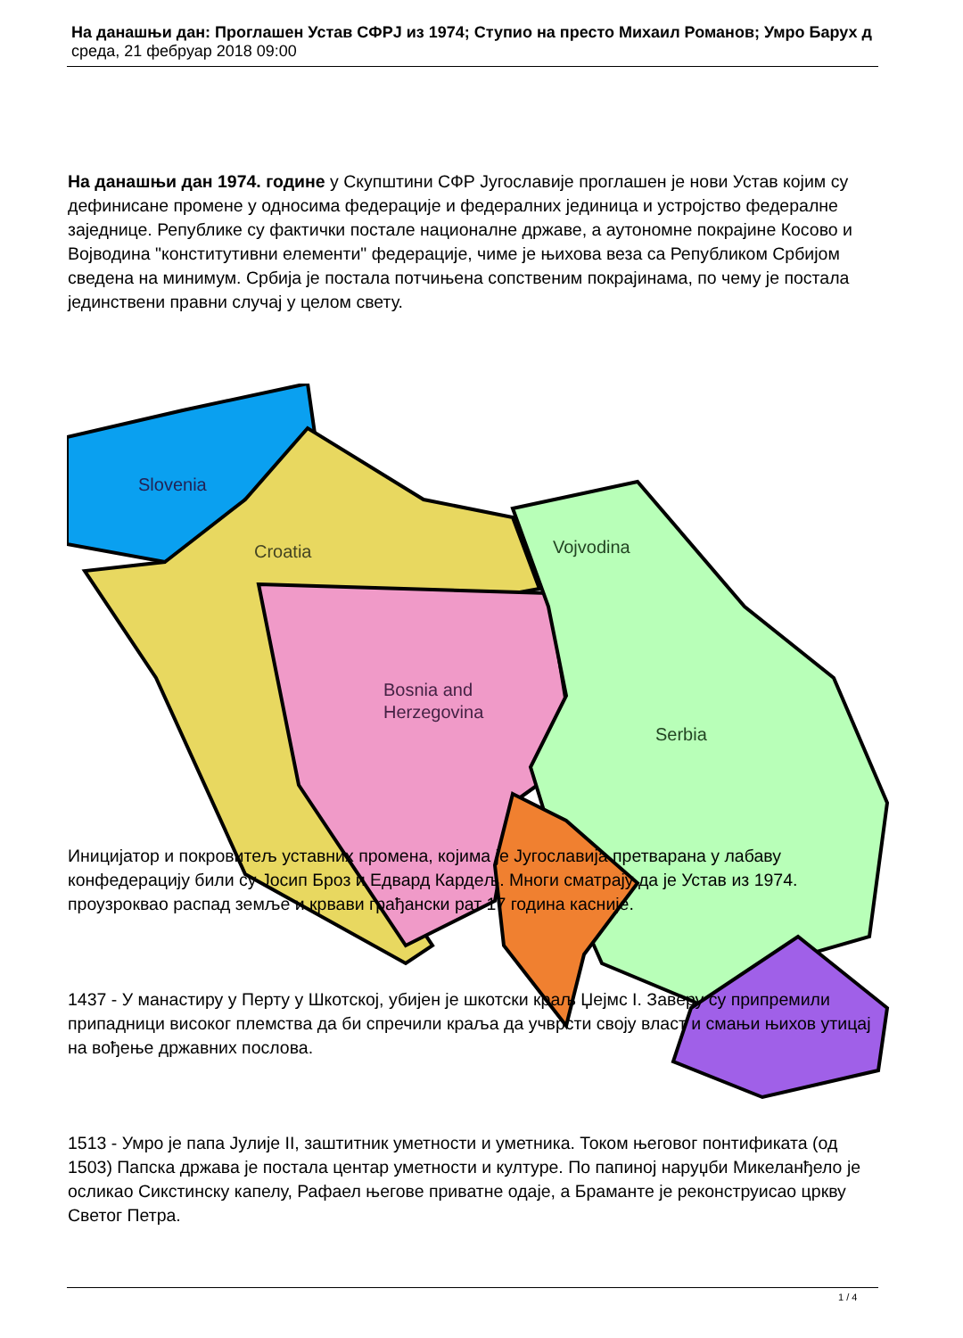На данашњи дан: Проглашен Устав СФРЈ из 1974; Ступио на престо Михаил Романов; Умро Барух д
среда, 21 фебруар 2018 09:00
Slovenia
Croatia
Vojvodina
Bosnia and
Herzegovina
Serbia
На данашњи дан 1974. године у Скупштини СФР Југославије проглашен је нови Устав којим су дефинисане промене у односима федерације и федералних јединица и устројство федералне заједнице. Републике су фактички постале националне државе, а аутономне покрајине Косово и Војводина "конститутивни елементи" федерације, чиме је њихова веза са Републиком Србијом сведена на минимум. Србија је постала потчињена сопственим покрајинама, по чему је постала јединствени правни случај у целом свету.
Иницијатор и покровитељ уставних промена, којима је Југославија претварана у лабаву конфедерацију били су Јосип Броз и Едвард Кардељ. Многи сматрају да је Устав из 1974. проузроквао распад земље и крвави грађански рат 17 година касније.
1437 - У манастиру у Перту у Шкотској, убијен је шкотски краљ Џејмс I. Заверу су припремили припадници високог племства да би спречили краља да учврсти своју власт и смањи њихов утицај на вођење државних послова.
1513 - Умро је папа Јулије II, заштитник уметности и уметника. Током његовог понтификата (од 1503) Папска држава је постала центар уметности и културе. По папиној наруџби Микеланђело је осликао Сикстинску капелу, Рафаел његове приватне одаје, а Браманте је реконструисао цркву Светог Петра.
1 / 4